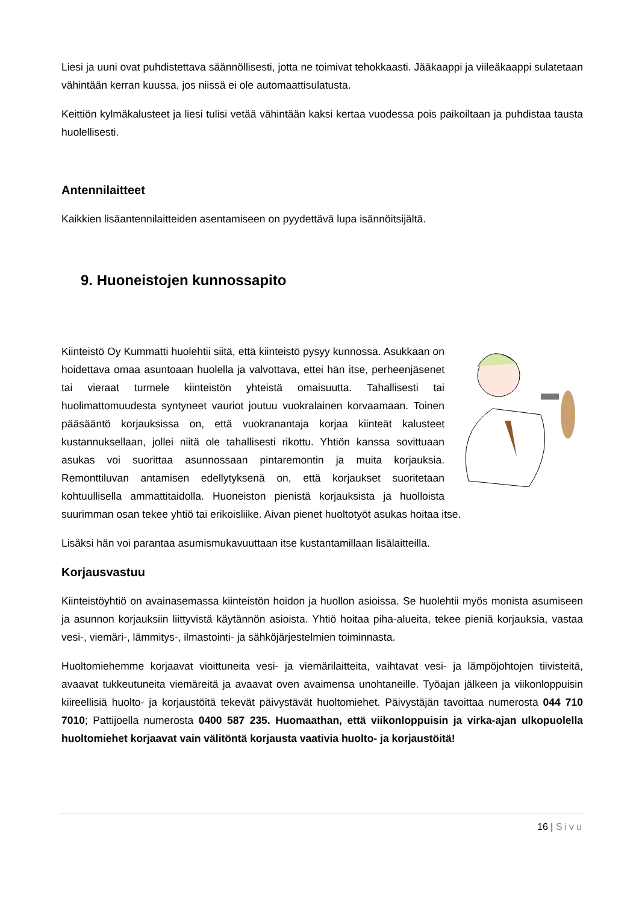Liesi ja uuni ovat puhdistettava säännöllisesti, jotta ne toimivat tehokkaasti. Jääkaappi ja viileäkaappi sulatetaan vähintään kerran kuussa, jos niissä ei ole automaattisulatusta.
Keittiön kylmäkalusteet ja liesi tulisi vetää vähintään kaksi kertaa vuodessa pois paikoiltaan ja puhdistaa tausta huolellisesti.
Antennilaitteet
Kaikkien lisäantennilaitteiden asentamiseen on pyydettävä lupa isännöitsijältä.
9. Huoneistojen kunnossapito
Kiinteistö Oy Kummatti huolehtii siitä, että kiinteistö pysyy kunnossa. Asukkaan on hoidettava omaa asuntoaan huolella ja valvottava, ettei hän itse, perheenjäsenet tai vieraat turmele kiinteistön yhteistä omaisuutta. Tahallisesti tai huolimattomuudesta syntyneet vauriot joutuu vuokralainen korvaamaan. Toinen pääsääntö korjauksissa on, että vuokranantaja korjaa kiinteät kalusteet kustannuksellaan, jollei niitä ole tahallisesti rikottu. Yhtiön kanssa sovittuaan asukas voi suorittaa asunnossaan pintaremontin ja muita korjauksia. Remonttiluvan antamisen edellytyksenä on, että korjaukset suoritetaan kohtuullisella ammattitaidolla. Huoneiston pienistä korjauksista ja huolloista suurimman osan tekee yhtiö tai erikoisliike. Aivan pienet huoltotyöt asukas hoitaa itse.
Lisäksi hän voi parantaa asumismukavuuttaan itse kustantamillaan lisälaitteilla.
Korjausvastuu
Kiinteistöyhtiö on avainasemassa kiinteistön hoidon ja huollon asioissa. Se huolehtii myös monista asumiseen ja asunnon korjauksiin liittyvistä käytännön asioista. Yhtiö hoitaa piha-alueita, tekee pieniä korjauksia, vastaa vesi-, viemäri-, lämmitys-, ilmastointi- ja sähköjärjestelmien toiminnasta.
Huoltomiehemme korjaavat vioittuneita vesi- ja viemärilaitteita, vaihtavat vesi- ja lämpöjohtojen tiivisteitä, avaavat tukkeutuneita viemäreitä ja avaavat oven avaimensa unohtaneille. Työajan jälkeen ja viikonloppuisin kiireellisiä huolto- ja korjaustöitä tekevät päivystävät huoltomiehet. Päivystäjän tavoittaa numerosta 044 710 7010; Pattijoella numerosta 0400 587 235. Huomaathan, että viikonloppuisin ja virka-ajan ulkopuolella huoltomiehet korjaavat vain välitöntä korjausta vaativia huolto- ja korjaustöitä!
16 | Sivu